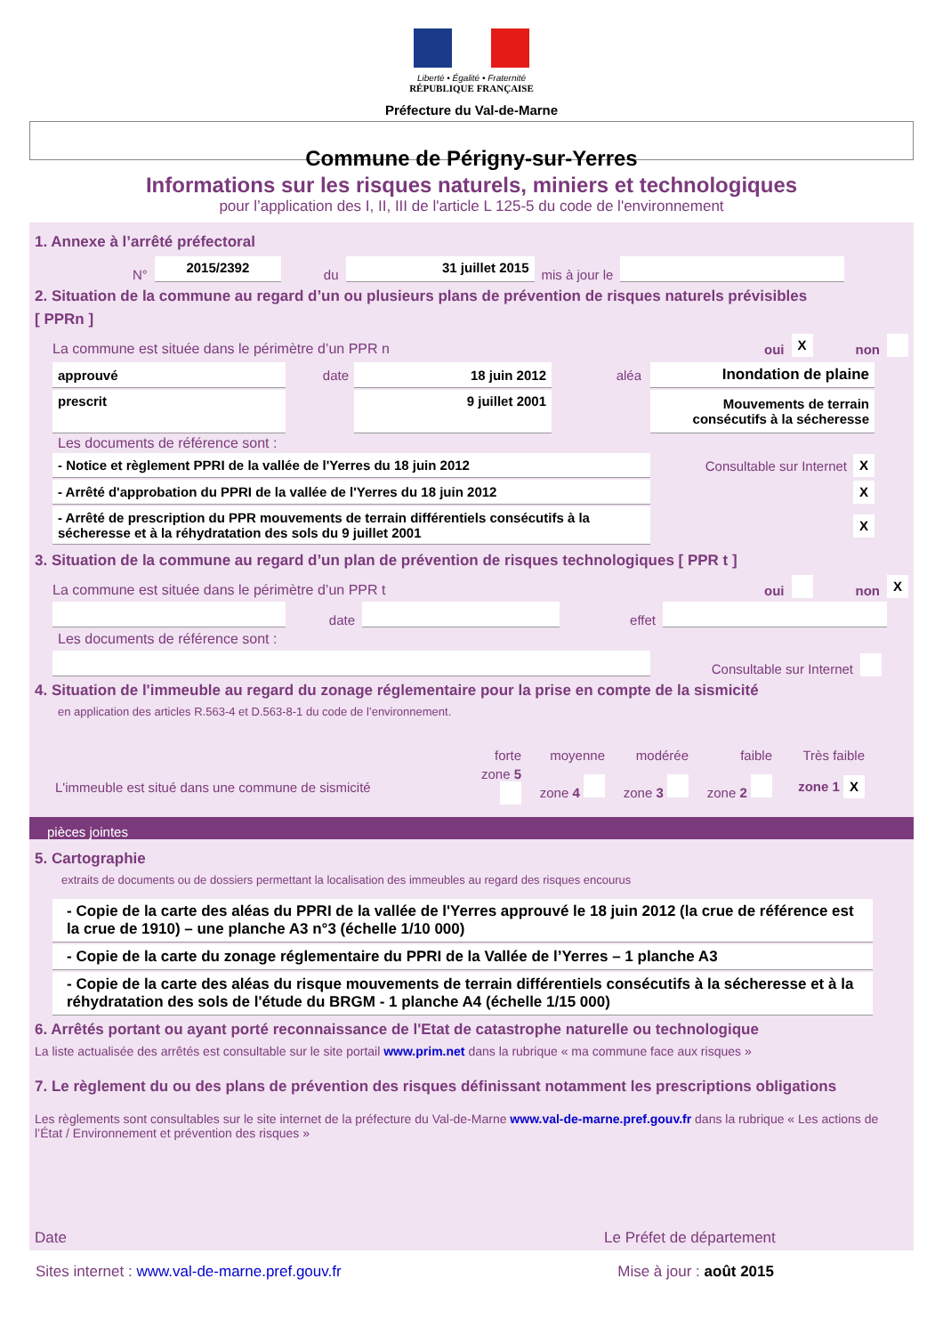Liberté • Égalité • Fraternité
RÉPUBLIQUE FRANÇAISE
Préfecture du Val-de-Marne
Commune de Périgny-sur-Yerres
Informations sur les risques naturels, miniers et technologiques
pour l’application des I, II, III de l'article L 125-5 du code de l'environnement
1. Annexe à l’arrêté préfectoral
N° 2015/2392 du 31 juillet 2015 mis à jour le
2. Situation de la commune au regard d’un ou plusieurs plans de prévention de risques naturels prévisibles
[ PPRn ]
La commune est située dans le périmètre d’un PPR n oui X non
| approuvé | date | 18 juin 2012 | aléa | Inondation de plaine |
| prescrit | | 9 juillet 2001 | | Mouvements de terrain consécutifs à la sécheresse |
Les documents de référence sont :
| - Notice et règlement PPRI de la vallée de l'Yerres du 18 juin 2012 | Consultable sur Internet | X |
| - Arrêté d'approbation du PPRI de la vallée de l'Yerres du 18 juin 2012 | | X |
| - Arrêté de prescription du PPR mouvements de terrain différentiels consécutifs à la sécheresse et à la réhydratation des sols du 9 juillet 2001 | | X |
3. Situation de la commune au regard d’un plan de prévention de risques technologiques [ PPR t ]
La commune est située dans le périmètre d’un PPR t oui non X
date effet
Les documents de référence sont :
Consultable sur Internet
4. Situation de l'immeuble au regard du zonage réglementaire pour la prise en compte de la sismicité
en application des articles R.563-4 et D.563-8-1 du code de l’environnement.
| | forte | moyenne | modérée | faible | Très faible |
| L'immeuble est situé dans une commune de sismicité | zone 5 | zone 4 | zone 3 | zone 2 | zone 1 X |
pièces jointes
5. Cartographie
extraits de documents ou de dossiers permettant la localisation des immeubles au regard des risques encourus
- Copie de la carte des aléas du PPRI de la vallée de l'Yerres approuvé le 18 juin 2012 (la crue de référence est la crue de 1910) – une planche A3 n°3 (échelle 1/10 000)
- Copie de la carte du zonage réglementaire du PPRI de la Vallée de l’Yerres – 1 planche A3
- Copie de la carte des aléas du risque mouvements de terrain différentiels consécutifs à la sécheresse et à la réhydratation des sols de l'étude du BRGM - 1 planche A4 (échelle 1/15 000)
6. Arrêtés portant ou ayant porté reconnaissance de l'Etat de catastrophe naturelle ou technologique
La liste actualisée des arrêtés est consultable sur le site portail www.prim.net dans la rubrique « ma commune face aux risques »
7. Le règlement du ou des plans de prévention des risques définissant notamment les prescriptions obligations
Les règlements sont consultables sur le site internet de la préfecture du Val-de-Marne www.val-de-marne.pref.gouv.fr dans la rubrique « Les actions de l’État / Environnement et prévention des risques »
Date Le Préfet de département
Sites internet : www.val-de-marne.pref.gouv.fr Mise à jour : août 2015